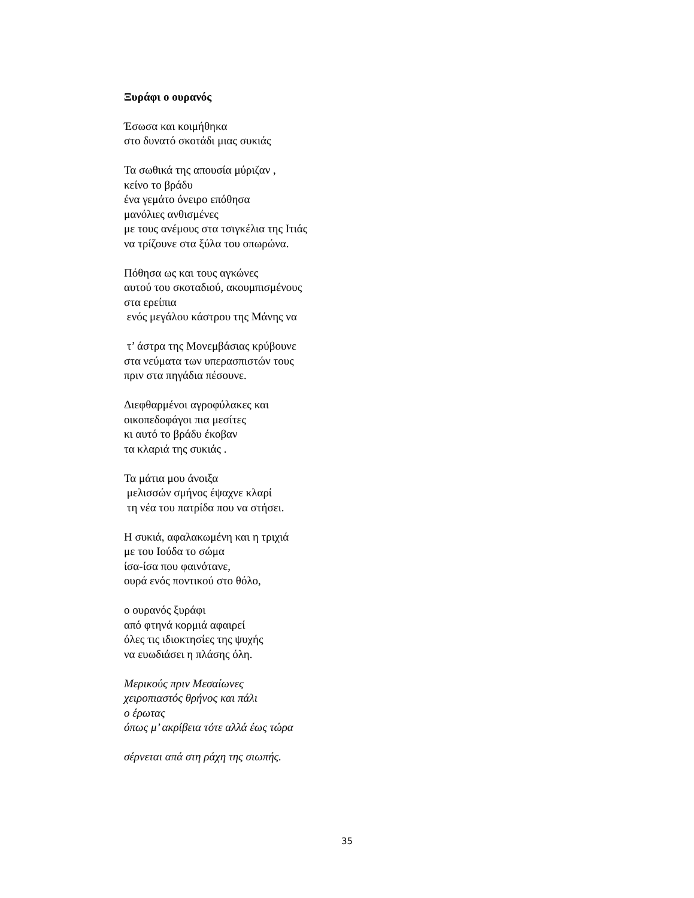Ξυράφι ο ουρανός
Έσωσα και κοιμήθηκα
στο δυνατό σκοτάδι μιας συκιάς
Τα σωθικά της απουσία μύριζαν ,
κείνο το βράδυ
ένα γεμάτο όνειρο επόθησα
μανόλιες ανθισμένες
με τους ανέμους στα τσιγκέλια της Ιτιάς
να τρίζουνε στα ξύλα του οπωρώνα.
Πόθησα ως και τους αγκώνες
αυτού του σκοταδιού, ακουμπισμένους
στα ερείπια
ενός μεγάλου κάστρου της Μάνης να
τ’ άστρα της Μονεμβάσιας κρύβουνε
στα νεύματα των υπερασπιστών τους
πριν στα πηγάδια πέσουνε.
Διεφθαρμένοι αγροφύλακες και
οικοπεδοφάγοι πια μεσίτες
κι αυτό το βράδυ έκοβαν
τα κλαριά της συκιάς .
Τα μάτια μου άνοιξα
μελισσών σμήνος έψαχνε κλαρί
τη νέα του πατρίδα που να στήσει.
Η συκιά, αφαλακωμένη και η τριχιά
με του Ιούδα το σώμα
ίσα-ίσα που φαινότανε,
ουρά ενός ποντικού στο θόλο,
ο ουρανός ξυράφι
από φτηνά κορμιά αφαιρεί
όλες τις ιδιοκτησίες της ψυχής
να ευωδιάσει η πλάσης όλη.
Μερικούς πριν Μεσαίωνες
χειροπιαστός θρήνος και πάλι
ο έρωτας
όπως μ’ ακρίβεια τότε αλλά έως τώρα
σέρνεται απά στη ράχη της σιωπής.
35